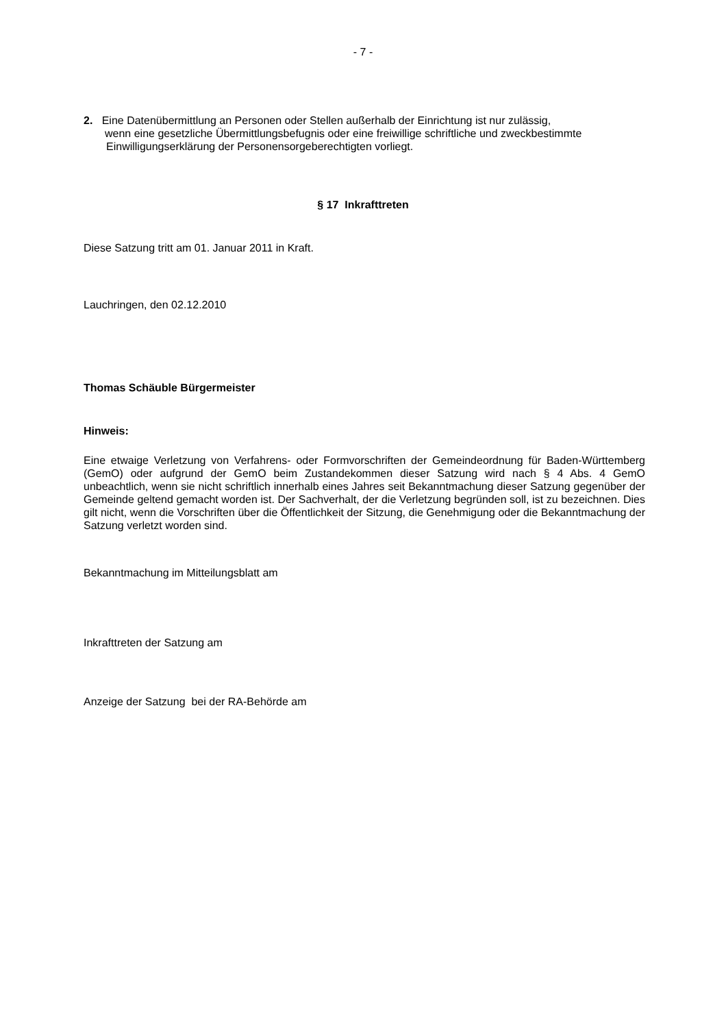- 7 -
2. Eine Datenübermittlung an Personen oder Stellen außerhalb der Einrichtung ist nur zulässig,
wenn eine gesetzliche Übermittlungsbefugnis oder eine freiwillige schriftliche und zweckbestimmte
Einwilligungserklärung der Personensorgeberechtigten vorliegt.
§ 17 Inkrafttreten
Diese Satzung tritt am 01. Januar 2011 in Kraft.
Lauchringen, den 02.12.2010
Thomas Schäuble Bürgermeister
Hinweis:
Eine etwaige Verletzung von Verfahrens- oder Formvorschriften der Gemeindeordnung für Baden-Württemberg (GemO) oder aufgrund der GemO beim Zustandekommen dieser Satzung wird nach § 4 Abs. 4 GemO unbeachtlich, wenn sie nicht schriftlich innerhalb eines Jahres seit Bekanntmachung dieser Satzung gegenüber der Gemeinde geltend gemacht worden ist. Der Sachverhalt, der die Verletzung begründen soll, ist zu bezeichnen. Dies gilt nicht, wenn die Vorschriften über die Öffentlichkeit der Sitzung, die Genehmigung oder die Bekanntmachung der Satzung verletzt worden sind.
Bekanntmachung im Mitteilungsblatt am
Inkrafttreten der Satzung am
Anzeige der Satzung bei der RA-Behörde am